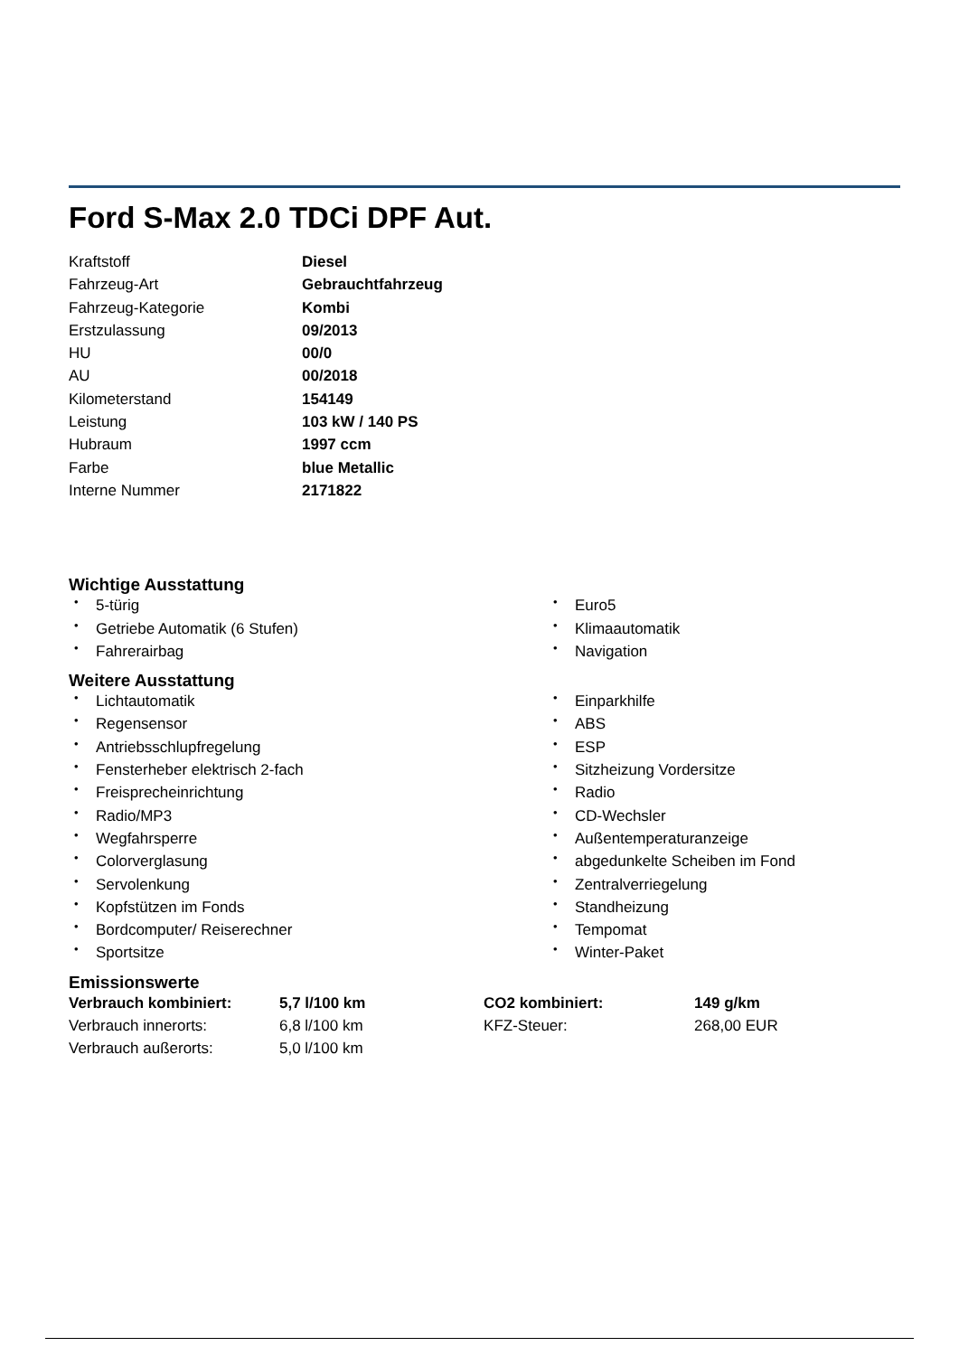Ford S-Max 2.0 TDCi DPF Aut.
| Kraftstoff | Diesel |
| Fahrzeug-Art | Gebrauchtfahrzeug |
| Fahrzeug-Kategorie | Kombi |
| Erstzulassung | 09/2013 |
| HU | 00/0 |
| AU | 00/2018 |
| Kilometerstand | 154149 |
| Leistung | 103 kW / 140 PS |
| Hubraum | 1997 ccm |
| Farbe | blue Metallic |
| Interne Nummer | 2171822 |
Wichtige Ausstattung
• 5-türig
• Euro5
• Getriebe Automatik (6 Stufen)
• Klimaautomatik
• Fahrerairbag
• Navigation
Weitere Ausstattung
• Lichtautomatik
• Einparkhilfe
• Regensensor
• ABS
• Antriebsschlupfregelung
• ESP
• Fensterheber elektrisch 2-fach
• Sitzheizung Vordersitze
• Freisprecheinrichtung
• Radio
• Radio/MP3
• CD-Wechsler
• Wegfahrsperre
• Außentemperaturanzeige
• Colorverglasung
• abgedunkelte Scheiben im Fond
• Servolenkung
• Zentralverriegelung
• Kopfstützen im Fonds
• Standheizung
• Bordcomputer/ Reiserechner
• Tempomat
• Sportsitze
• Winter-Paket
Emissionswerte
| Verbrauch kombiniert: | 5,7 l/100 km | CO2 kombiniert: | 149 g/km |
| Verbrauch innerorts: | 6,8 l/100 km | KFZ-Steuer: | 268,00 EUR |
| Verbrauch außerorts: | 5,0 l/100 km | | |